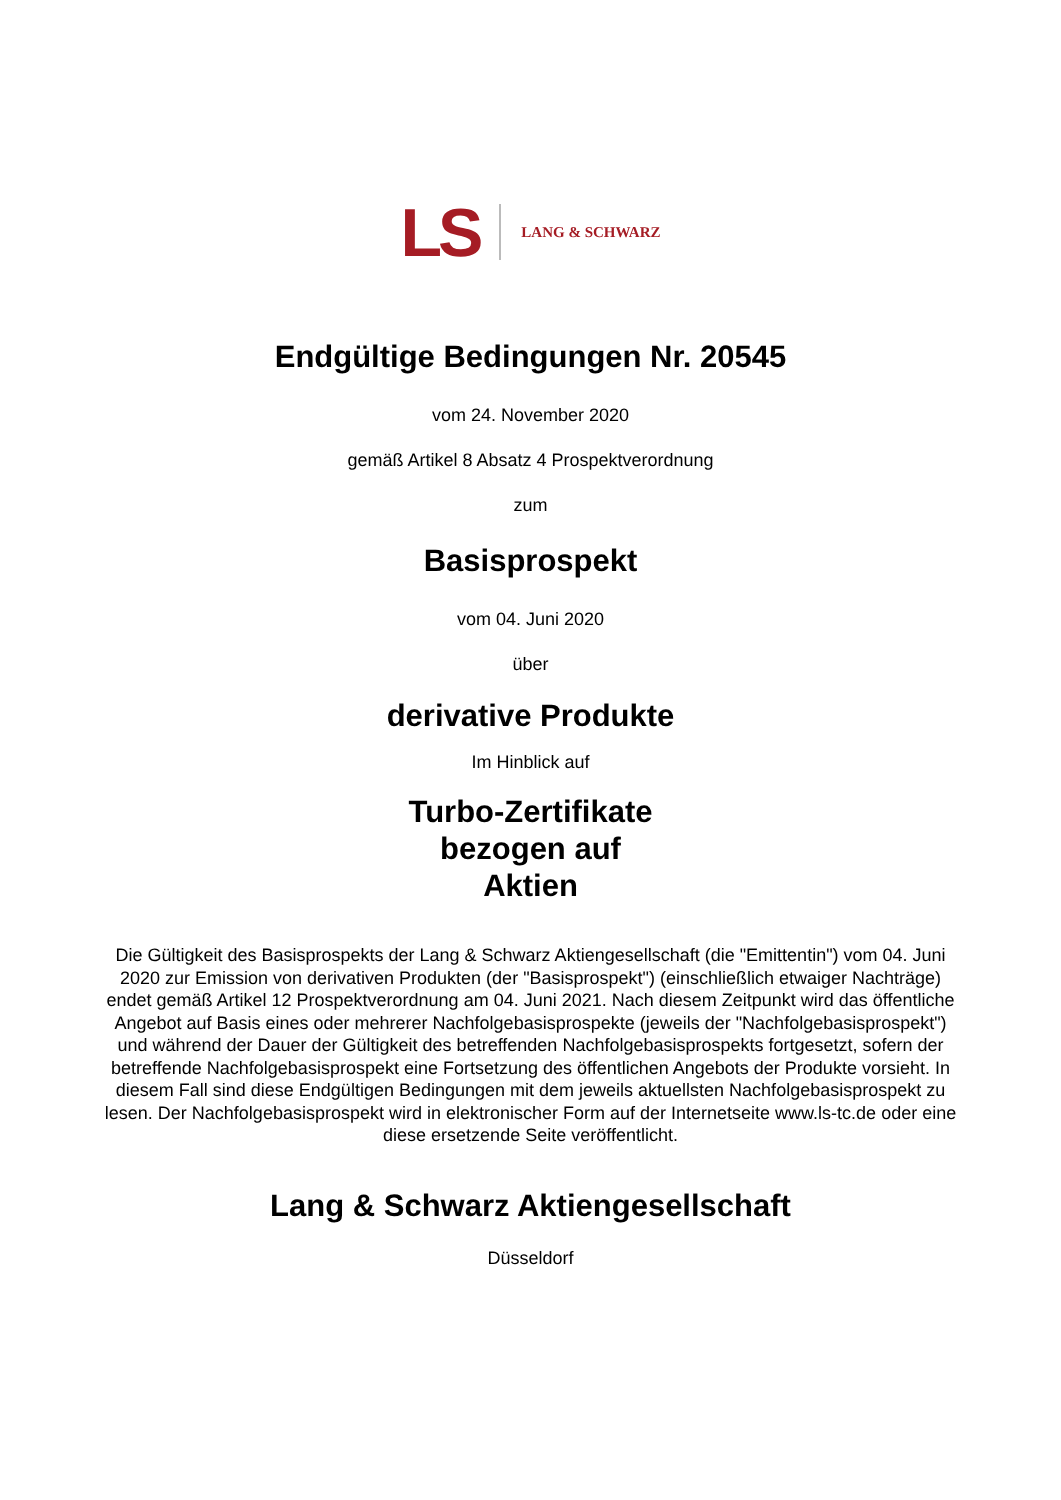LS LANG & SCHWARZ
Endgültige Bedingungen Nr. 20545
vom 24. November 2020
gemäß Artikel 8 Absatz 4 Prospektverordnung
zum
Basisprospekt
vom 04. Juni 2020
über
derivative Produkte
Im Hinblick auf
Turbo-Zertifikate
bezogen auf
Aktien
Die Gültigkeit des Basisprospekts der Lang & Schwarz Aktiengesellschaft (die "Emittentin") vom 04. Juni 2020 zur Emission von derivativen Produkten (der "Basisprospekt") (einschließlich etwaiger Nachträge) endet gemäß Artikel 12 Prospektverordnung am 04. Juni 2021. Nach diesem Zeitpunkt wird das öffentliche Angebot auf Basis eines oder mehrerer Nachfolgebasisprospekte (jeweils der "Nachfolgebasisprospekt") und während der Dauer der Gültigkeit des betreffenden Nachfolgebasisprospekts fortgesetzt, sofern der betreffende Nachfolgebasisprospekt eine Fortsetzung des öffentlichen Angebots der Produkte vorsieht. In diesem Fall sind diese Endgültigen Bedingungen mit dem jeweils aktuellsten Nachfolgebasisprospekt zu lesen. Der Nachfolgebasisprospekt wird in elektronischer Form auf der Internetseite www.ls-tc.de oder eine diese ersetzende Seite veröffentlicht.
Lang & Schwarz Aktiengesellschaft
Düsseldorf